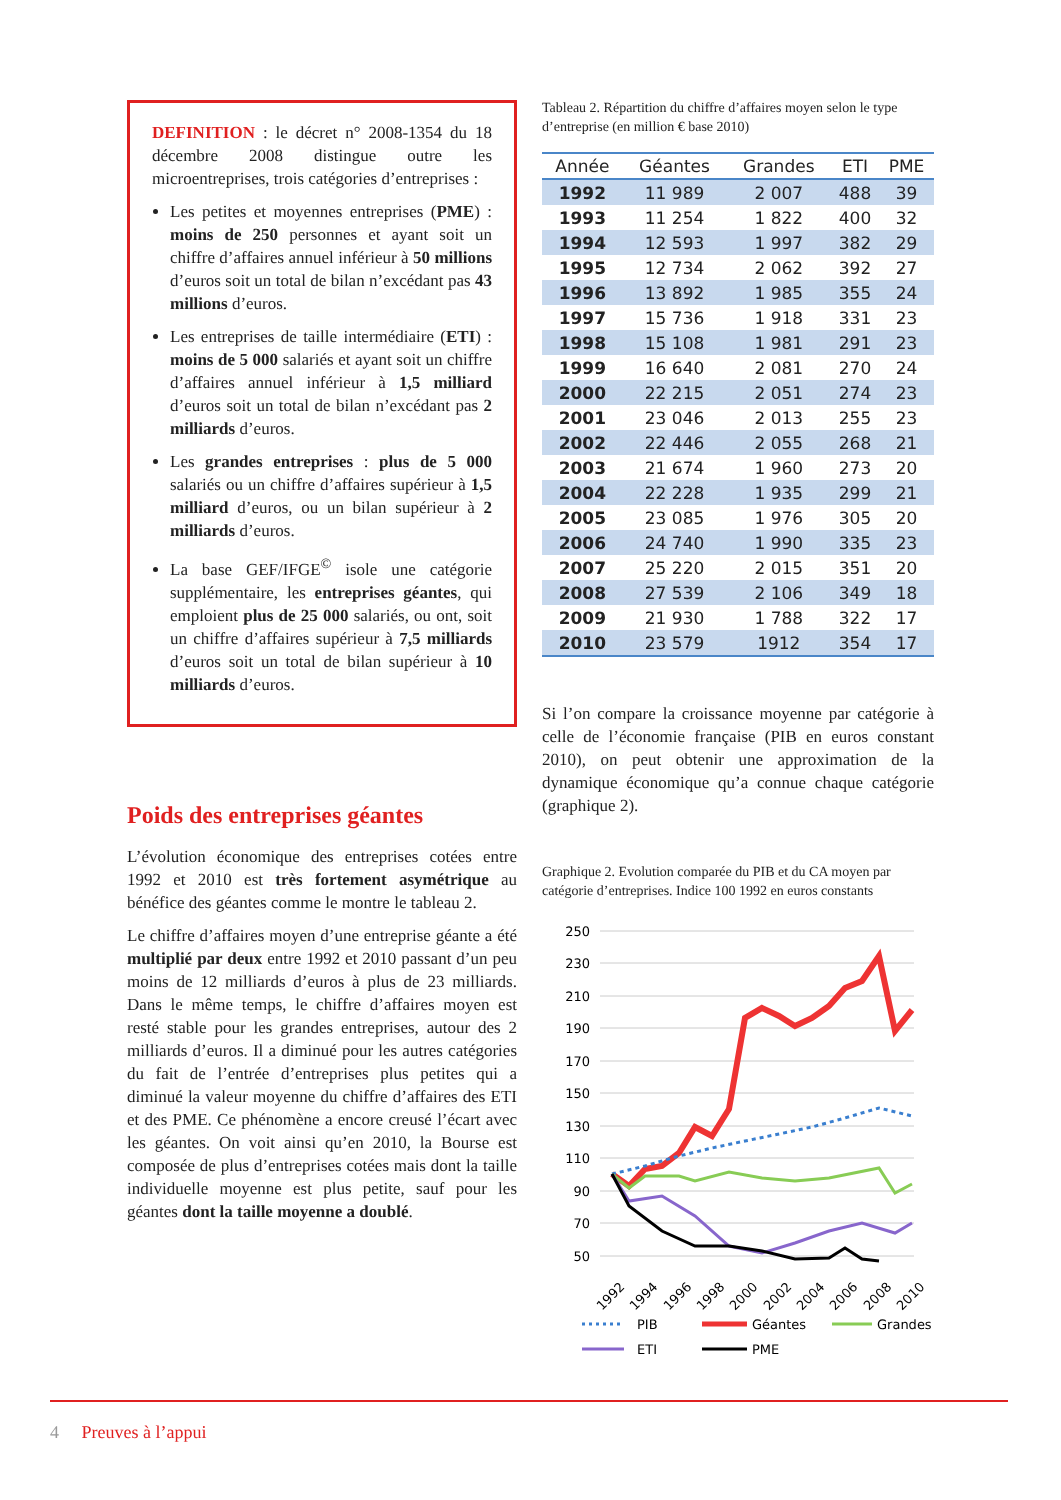DEFINITION : le décret n° 2008-1354 du 18 décembre 2008 distingue outre les microentreprises, trois catégories d’entreprises :
Les petites et moyennes entreprises (PME) : moins de 250 personnes et ayant soit un chiffre d’affaires annuel inférieur à 50 millions d’euros soit un total de bilan n’excédant pas 43 millions d’euros.
Les entreprises de taille intermédiaire (ETI) : moins de 5 000 salariés et ayant soit un chiffre d’affaires annuel inférieur à 1,5 milliard d’euros soit un total de bilan n’excédant pas 2 milliards d’euros.
Les grandes entreprises : plus de 5 000 salariés ou un chiffre d’affaires supérieur à 1,5 milliard d’euros, ou un bilan supérieur à 2 milliards d’euros.
La base GEF/IFGE<sup>©</sup> isole une catégorie supplémentaire, les entreprises géantes, qui emploient plus de 25 000 salariés, ou ont, soit un chiffre d’affaires supérieur à 7,5 milliards d’euros soit un total de bilan supérieur à 10 milliards d’euros.
Poids des entreprises géantes
L’évolution économique des entreprises cotées entre 1992 et 2010 est très fortement asymétrique au bénéfice des géantes comme le montre le tableau 2.
Le chiffre d’affaires moyen d’une entreprise géante a été multiplié par deux entre 1992 et 2010 passant d’un peu moins de 12 milliards d’euros à plus de 23 milliards. Dans le même temps, le chiffre d’affaires moyen est resté stable pour les grandes entreprises, autour des 2 milliards d’euros. Il a diminué pour les autres catégories du fait de l’entrée d’entreprises plus petites qui a diminué la valeur moyenne du chiffre d’affaires des ETI et des PME. Ce phénomène a encore creusé l’écart avec les géantes. On voit ainsi qu’en 2010, la Bourse est composée de plus d’entreprises cotées mais dont la taille individuelle moyenne est plus petite, sauf pour les géantes dont la taille moyenne a doublé.
Tableau 2. Répartition du chiffre d’affaires moyen selon le type d’entreprise (en million € base 2010)
| Année | Géantes | Grandes | ETI | PME |
| --- | --- | --- | --- | --- |
| 1992 | 11 989 | 2 007 | 488 | 39 |
| 1993 | 11 254 | 1 822 | 400 | 32 |
| 1994 | 12 593 | 1 997 | 382 | 29 |
| 1995 | 12 734 | 2 062 | 392 | 27 |
| 1996 | 13 892 | 1 985 | 355 | 24 |
| 1997 | 15 736 | 1 918 | 331 | 23 |
| 1998 | 15 108 | 1 981 | 291 | 23 |
| 1999 | 16 640 | 2 081 | 270 | 24 |
| 2000 | 22 215 | 2 051 | 274 | 23 |
| 2001 | 23 046 | 2 013 | 255 | 23 |
| 2002 | 22 446 | 2 055 | 268 | 21 |
| 2003 | 21 674 | 1 960 | 273 | 20 |
| 2004 | 22 228 | 1 935 | 299 | 21 |
| 2005 | 23 085 | 1 976 | 305 | 20 |
| 2006 | 24 740 | 1 990 | 335 | 23 |
| 2007 | 25 220 | 2 015 | 351 | 20 |
| 2008 | 27 539 | 2 106 | 349 | 18 |
| 2009 | 21 930 | 1 788 | 322 | 17 |
| 2010 | 23 579 | 1912 | 354 | 17 |
Si l’on compare la croissance moyenne par catégorie à celle de l’économie française (PIB en euros constant 2010), on peut obtenir une approximation de la dynamique économique qu’a connue chaque catégorie (graphique 2).
Graphique 2. Evolution comparée du PIB et du CA moyen par catégorie d’entreprises. Indice 100 1992 en euros constants
250
230
210
190
170
150
130
110
90
70
50
1992
1994
1996
1998
2000
2002
2004
2006
2008
2010
PIB
Géantes
Grandes
ETI
PME
4 Preuves à l’appui